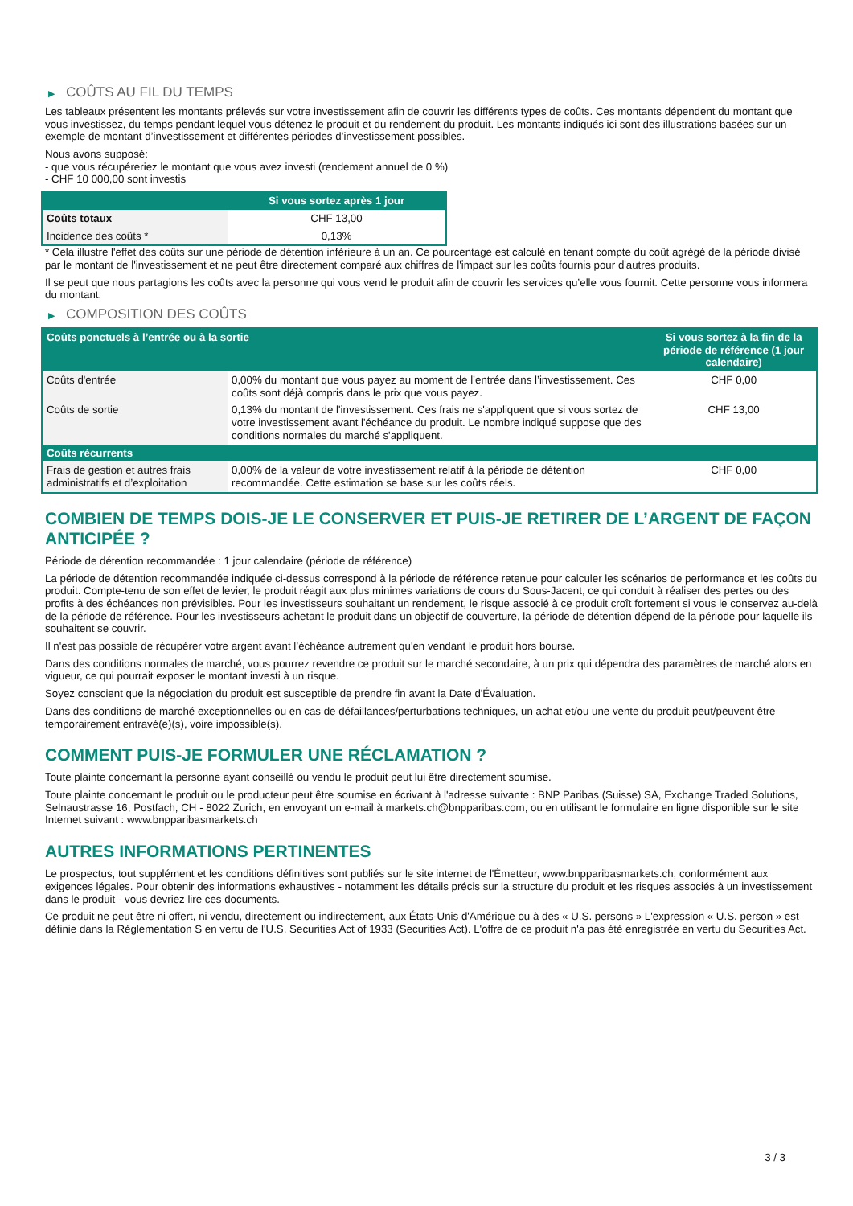▶ COÛTS AU FIL DU TEMPS
Les tableaux présentent les montants prélevés sur votre investissement afin de couvrir les différents types de coûts. Ces montants dépendent du montant que vous investissez, du temps pendant lequel vous détenez le produit et du rendement du produit. Les montants indiqués ici sont des illustrations basées sur un exemple de montant d’investissement et différentes périodes d’investissement possibles.
Nous avons supposé:
- que vous récupéreriez le montant que vous avez investi (rendement annuel de 0 %)
- CHF 10 000,00 sont investis
| | Si vous sortez après 1 jour |
| --- | --- |
| Coûts totaux | CHF 13,00 |
| Incidence des coûts * | 0,13% |
* Cela illustre l'effet des coûts sur une période de détention inférieure à un an. Ce pourcentage est calculé en tenant compte du coût agrégé de la période divisé par le montant de l'investissement et ne peut être directement comparé aux chiffres de l'impact sur les coûts fournis pour d'autres produits.
Il se peut que nous partagions les coûts avec la personne qui vous vend le produit afin de couvrir les services qu’elle vous fournit. Cette personne vous informera du montant.
▶ COMPOSITION DES COÛTS
| Coûts ponctuels à l’entrée ou à la sortie | | Si vous sortez à la fin de la période de référence (1 jour calendaire) |
| --- | --- | --- |
| Coûts d'entrée | 0,00% du montant que vous payez au moment de l’entrée dans l’investissement. Ces coûts sont déjà compris dans le prix que vous payez. | CHF 0,00 |
| Coûts de sortie | 0,13% du montant de l'investissement. Ces frais ne s'appliquent que si vous sortez de votre investissement avant l'échéance du produit. Le nombre indiqué suppose que des conditions normales du marché s'appliquent. | CHF 13,00 |
| Coûts récurrents | | |
| Frais de gestion et autres frais administratifs et d’exploitation | 0,00% de la valeur de votre investissement relatif à la période de détention recommandée. Cette estimation se base sur les coûts réels. | CHF 0,00 |
COMBIEN DE TEMPS DOIS-JE LE CONSERVER ET PUIS-JE RETIRER DE L’ARGENT DE FAÇON ANTICIPÉE ?
Période de détention recommandée : 1 jour calendaire (période de référence)
La période de détention recommandée indiquée ci-dessus correspond à la période de référence retenue pour calculer les scénarios de performance et les coûts du produit. Compte-tenu de son effet de levier, le produit réagit aux plus minimes variations de cours du Sous-Jacent, ce qui conduit à réaliser des pertes ou des profits à des échéances non prévisibles. Pour les investisseurs souhaitant un rendement, le risque associé à ce produit croît fortement si vous le conservez au-delà de la période de référence. Pour les investisseurs achetant le produit dans un objectif de couverture, la période de détention dépend de la période pour laquelle ils souhaitent se couvrir.
Il n'est pas possible de récupérer votre argent avant l’échéance autrement qu'en vendant le produit hors bourse.
Dans des conditions normales de marché, vous pourrez revendre ce produit sur le marché secondaire, à un prix qui dépendra des paramètres de marché alors en vigueur, ce qui pourrait exposer le montant investi à un risque.
Soyez conscient que la négociation du produit est susceptible de prendre fin avant la Date d'Évaluation.
Dans des conditions de marché exceptionnelles ou en cas de défaillances/perturbations techniques, un achat et/ou une vente du produit peut/peuvent être temporairement entravé(e)(s), voire impossible(s).
COMMENT PUIS-JE FORMULER UNE RÉCLAMATION ?
Toute plainte concernant la personne ayant conseillé ou vendu le produit peut lui être directement soumise.
Toute plainte concernant le produit ou le producteur peut être soumise en écrivant à l'adresse suivante : BNP Paribas (Suisse) SA, Exchange Traded Solutions, Selnaustrasse 16, Postfach, CH - 8022 Zurich, en envoyant un e-mail à markets.ch@bnpparibas.com, ou en utilisant le formulaire en ligne disponible sur le site Internet suivant : www.bnpparibasmarkets.ch
AUTRES INFORMATIONS PERTINENTES
Le prospectus, tout supplément et les conditions définitives sont publiés sur le site internet de l'Émetteur, www.bnpparibasmarkets.ch, conformément aux exigences légales. Pour obtenir des informations exhaustives - notamment les détails précis sur la structure du produit et les risques associés à un investissement dans le produit - vous devriez lire ces documents.
Ce produit ne peut être ni offert, ni vendu, directement ou indirectement, aux États-Unis d'Amérique ou à des « U.S. persons » L'expression « U.S. person » est définie dans la Réglementation S en vertu de l'U.S. Securities Act of 1933 (Securities Act). L'offre de ce produit n'a pas été enregistrée en vertu du Securities Act.
3 / 3